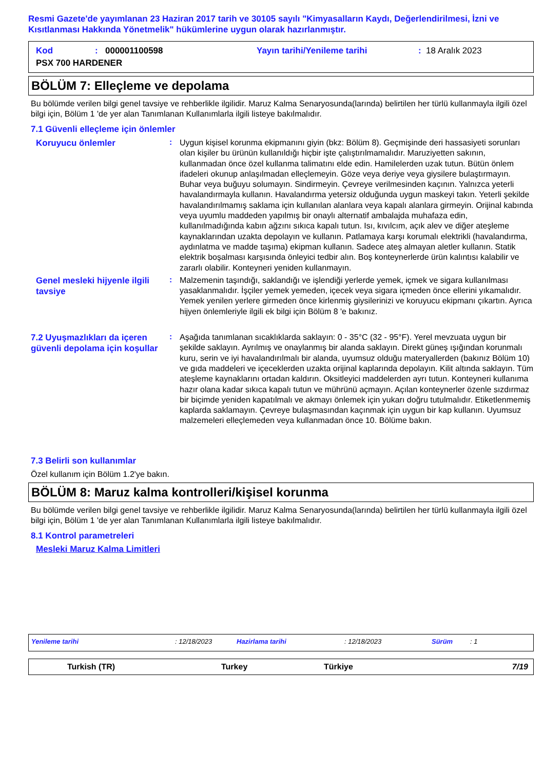Resmi Gazete'de yayımlanan 23 Haziran 2017 tarih ve 30105 sayılı "Kimyasalların Kaydı, Değerlendirilmesi, İzni ve Kısıtlanması Hakkında Yönetmelik" hükümlerine uygun olarak hazırlanmıştır.
Kod: 000001100598 Yayın tarihi/Yenileme tarihi: 18 Aralık 2023 PSX 700 HARDENER
BÖLÜM 7: Elleçleme ve depolama
Bu bölümde verilen bilgi genel tavsiye ve rehberlikle ilgilidir. Maruz Kalma Senaryosunda(larında) belirtilen her türlü kullanmayla ilgili özel bilgi için, Bölüm 1 'de yer alan Tanımlanan Kullanımlarla ilgili listeye bakılmalıdır.
7.1 Güvenli elleçleme için önlemler
Koruyucu önlemler
:
Uygun kişisel korunma ekipmanını giyin (bkz: Bölüm 8). Geçmişinde deri hassasiyeti sorunları olan kişiler bu ürünün kullanıldığı hiçbir işte çalıştırılmamalıdır. Maruziyetten sakının, kullanmadan önce özel kullanma talimatını elde edin. Hamilelerden uzak tutun. Bütün önlem ifadeleri okunup anlaşılmadan elleçlemeyin. Göze veya deriye veya giysilere bulaştırmayın. Buhar veya buğuyu solumayın. Sindirmeyin. Çevreye verilmesinden kaçının. Yalnızca yeterli havalandırmayla kullanın. Havalandırma yetersiz olduğunda uygun maskeyi takın. Yeterli şekilde havalandırılmamış saklama için kullanılan alanlara veya kapalı alanlara girmeyin. Orijinal kabında veya uyumlu maddeden yapılmış bir onaylı alternatif ambalajda muhafaza edin, kullanılmadığında kabın ağzını sıkıca kapalı tutun. Isı, kıvılcım, açık alev ve diğer ateşleme kaynaklarından uzakta depolayın ve kullanın. Patlamaya karşı korumalı elektrikli (havalandırma, aydınlatma ve madde taşıma) ekipman kullanın. Sadece ateş almayan aletler kullanın. Statik elektrik boşalması karşısında önleyici tedbir alın. Boş konteynerlerde ürün kalıntısı kalabilir ve zararlı olabilir. Konteyneri yeniden kullanmayın.
Genel mesleki hijyenle ilgili tavsiye
:
Malzemenin taşındığı, saklandığı ve işlendiği yerlerde yemek, içmek ve sigara kullanılması yasaklanmalıdır. İşçiler yemek yemeden, içecek veya sigara içmeden önce ellerini yıkamalıdır. Yemek yenilen yerlere girmeden önce kirlenmiş giysilerinizi ve koruyucu ekipmanı çıkartın. Ayrıca hijyen önlemleriyle ilgili ek bilgi için Bölüm 8 'e bakınız.
7.2 Uyuşmazlıkları da içeren güvenli depolama için koşullar
:
Aşağıda tanımlanan sıcaklıklarda saklayın: 0 - 35°C (32 - 95°F). Yerel mevzuata uygun bir şekilde saklayın. Ayrılmış ve onaylanmış bir alanda saklayın. Direkt güneş ışığından korunmalı kuru, serin ve iyi havalandırılmalı bir alanda, uyumsuz olduğu materyallerden (bakınız Bölüm 10) ve gıda maddeleri ve içeceklerden uzakta orijinal kaplarında depolayın. Kilit altında saklayın. Tüm ateşleme kaynaklarını ortadan kaldırın. Oksitleyici maddelerden ayrı tutun. Konteyneri kullanıma hazır olana kadar sıkıca kapalı tutun ve mührünü açmayın. Açılan konteynerler özenle sızdırmaz bir biçimde yeniden kapatılmalı ve akmayı önlemek için yukarı doğru tutulmalıdır. Etiketlenmemiş kaplarda saklamayın. Çevreye bulaşmasından kaçınmak için uygun bir kap kullanın. Uyumsuz malzemeleri elleçlemeden veya kullanmadan önce 10. Bölüme bakın.
7.3 Belirli son kullanımlar
Özel kullanım için Bölüm 1.2'ye bakın.
BÖLÜM 8: Maruz kalma kontrolleri/kişisel korunma
Bu bölümde verilen bilgi genel tavsiye ve rehberlikle ilgilidir. Maruz Kalma Senaryosunda(larında) belirtilen her türlü kullanmayla ilgili özel bilgi için, Bölüm 1 'de yer alan Tanımlanan Kullanımlarla ilgili listeye bakılmalıdır.
8.1 Kontrol parametreleri
Mesleki Maruz Kalma Limitleri
Yenileme tarihi: 12/18/2023 Hazirlama tarihi: 12/18/2023 Sürüm: 1
Turkish (TR) Turkey Türkiye 7/19